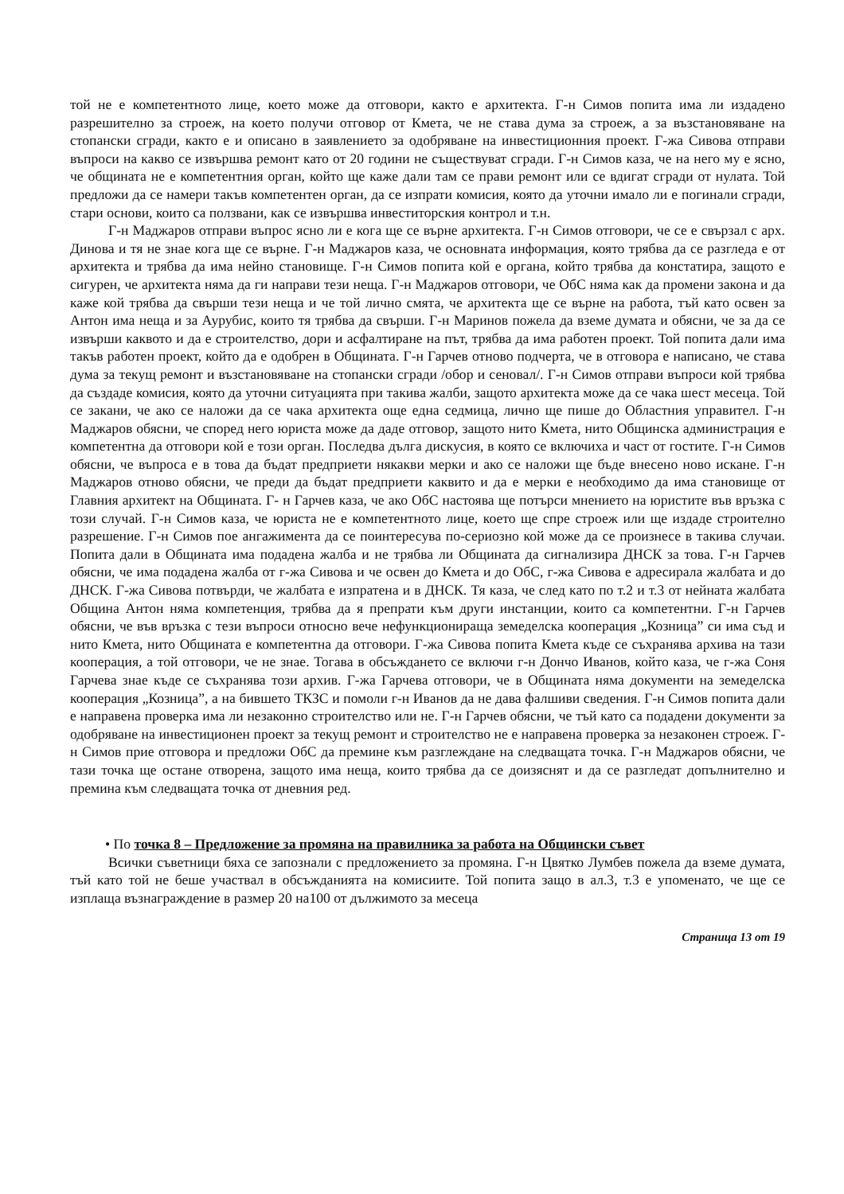той не е компетентното лице, което може да отговори, както е архитекта. Г-н Симов попита има ли издадено разрешително за строеж, на което получи отговор от Кмета, че не става дума за строеж, а за възстановяване на стопански сгради, както е и описано в заявлението за одобряване на инвестиционния проект. Г-жа Сивова отправи въпроси на какво се извършва ремонт като от 20 години не съществуват сгради. Г-н Симов каза, че на него му е ясно, че общината не е компетентния орган, който ще каже дали там се прави ремонт или се вдигат сгради от нулата. Той предложи да се намери такъв компетентен орган, да се изпрати комисия, която да уточни имало ли е погинали сгради, стари основи, които са ползвани, как се извършва инвеститорския контрол и т.н.
Г-н Маджаров отправи въпрос ясно ли е кога ще се върне архитекта. Г-н Симов отговори, че се е свързал с арх. Динова и тя не знае кога ще се върне. Г-н Маджаров каза, че основната информация, която трябва да се разгледа е от архитекта и трябва да има нейно становище. Г-н Симов попита кой е органа, който трябва да констатира, защото е сигурен, че архитекта няма да ги направи тези неща. Г-н Маджаров отговори, че ОбС няма как да промени закона и да каже кой трябва да свърши тези неща и че той лично смята, че архитекта ще се върне на работа, тъй като освен за Антон има неща и за Аурубис, които тя трябва да свърши. Г-н Маринов пожела да вземе думата и обясни, че за да се извърши каквото и да е строителство, дори и асфалтиране на път, трябва да има работен проект. Той попита дали има такъв работен проект, който да е одобрен в Общината. Г-н Гарчев отново подчерта, че в отговора е написано, че става дума за текущ ремонт и възстановяване на стопански сгради /обор и сеновал/. Г-н Симов отправи въпроси кой трябва да създаде комисия, която да уточни ситуацията при такива жалби, защото архитекта може да се чака шест месеца. Той се закани, че ако се наложи да се чака архитекта още една седмица, лично ще пише до Областния управител. Г-н Маджаров обясни, че според него юриста може да даде отговор, защото нито Кмета, нито Общинска администрация е компетентна да отговори кой е този орган. Последва дълга дискусия, в която се включиха и част от гостите. Г-н Симов обясни, че въпроса е в това да бъдат предприети някакви мерки и ако се наложи ще бъде внесено ново искане. Г-н Маджаров отново обясни, че преди да бъдат предприети каквито и да е мерки е необходимо да има становище от Главния архитект на Общината. Г- н Гарчев каза, че ако ОбС настоява ще потърси мнението на юристите във връзка с този случай. Г-н Симов каза, че юриста не е компетентното лице, което ще спре строеж или ще издаде строително разрешение. Г-н Симов пое ангажимента да се поинтересува по-сериозно кой може да се произнесе в такива случаи. Попита дали в Общината има подадена жалба и не трябва ли Общината да сигнализира ДНСК за това. Г-н Гарчев обясни, че има подадена жалба от г-жа Сивова и че освен до Кмета и до ОбС, г-жа Сивова е адресирала жалбата и до ДНСК. Г-жа Сивова потвърди, че жалбата е изпратена и в ДНСК. Тя каза, че след като по т.2 и т.3 от нейната жалбата Община Антон няма компетенция, трябва да я препрати към други инстанции, които са компетентни. Г-н Гарчев обясни, че във връзка с тези въпроси относно вече нефункционираща земеделска кооперация „Козница” си има съд и нито Кмета, нито Общината е компетентна да отговори. Г-жа Сивова попита Кмета къде се съхранява архива на тази кооперация, а той отговори, че не знае. Тогава в обсъждането се включи г-н Дончо Иванов, който каза, че г-жа Соня Гарчева знае къде се съхранява този архив. Г-жа Гарчева отговори, че в Общината няма документи на земеделска кооперация „Козница”, а на бившето ТКЗС и помоли г-н Иванов да не дава фалшиви сведения. Г-н Симов попита дали е направена проверка има ли незаконно строителство или не. Г-н Гарчев обясни, че тъй като са подадени документи за одобряване на инвестиционен проект за текущ ремонт и строителство не е направена проверка за незаконен строеж. Г-н Симов прие отговора и предложи ОбС да премине към разглеждане на следващата точка. Г-н Маджаров обясни, че тази точка ще остане отворена, защото има неща, които трябва да се доизяснят и да се разгледат допълнително и премина към следващата точка от дневния ред.
• По точка 8 – Предложение за промяна на правилника за работа на Общински съвет
Всички съветници бяха се запознали с предложението за промяна. Г-н Цвятко Лумбев пожела да вземе думата, тъй като той не беше участвал в обсъжданията на комисиите. Той попита защо в ал.3, т.3 е упоменато, че ще се изплаща възнаграждение в размер 20 на100 от дължимото за месеца
Страница 13 от 19